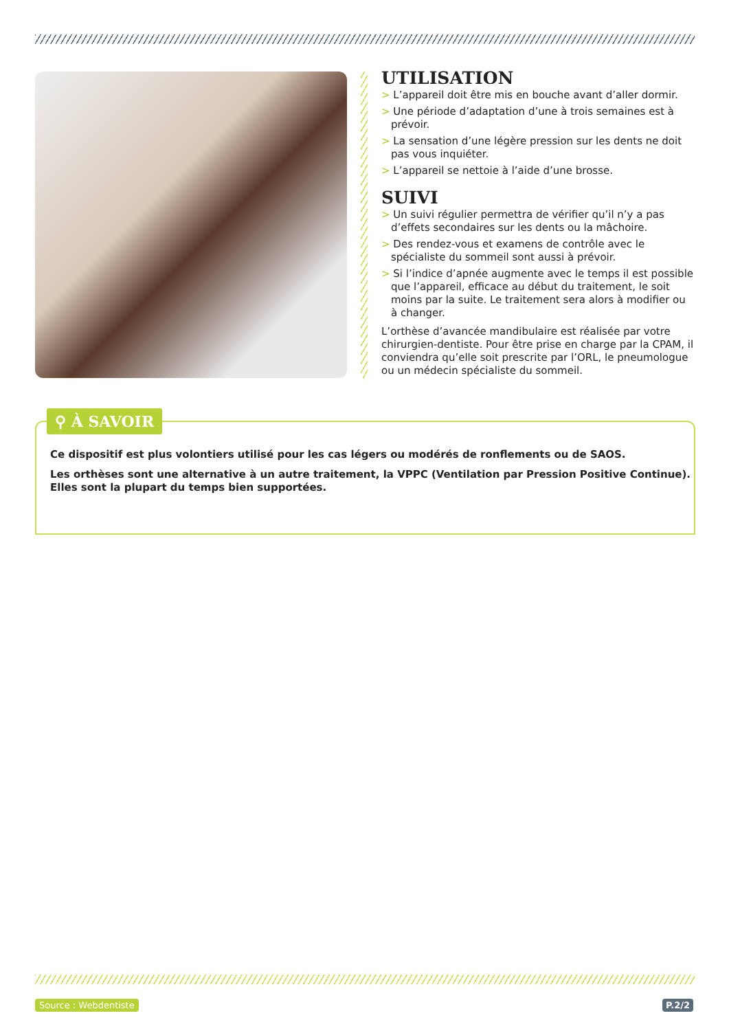UTILISATION
> L’appareil doit être mis en bouche avant d’aller dormir.
> Une période d’adaptation d’une à trois semaines est à prévoir.
> La sensation d’une légère pression sur les dents ne doit pas vous inquiéter.
> L’appareil se nettoie à l’aide d’une brosse.
SUIVI
> Un suivi régulier permettra de vérifier qu’il n’y a pas d’effets secondaires sur les dents ou la mâchoire.
> Des rendez-vous et examens de contrôle avec le spécialiste du sommeil sont aussi à prévoir.
> Si l’indice d’apnée augmente avec le temps il est possible que l’appareil, efficace au début du traitement, le soit moins par la suite. Le traitement sera alors à modifier ou à changer.
L’orthèse d’avancée mandibulaire est réalisée par votre chirurgien-dentiste. Pour être prise en charge par la CPAM, il conviendra qu’elle soit prescrite par l’ORL, le pneumologue ou un médecin spécialiste du sommeil.
Ce dispositif est plus volontiers utilisé pour les cas légers ou modérés de ronflements ou de SAOS.
Les orthèses sont une alternative à un autre traitement, la VPPC (Ventilation par Pression Positive Continue). Elles sont la plupart du temps bien supportées.
⚲ À SAVOIR
Source : Webdentiste P.2/2